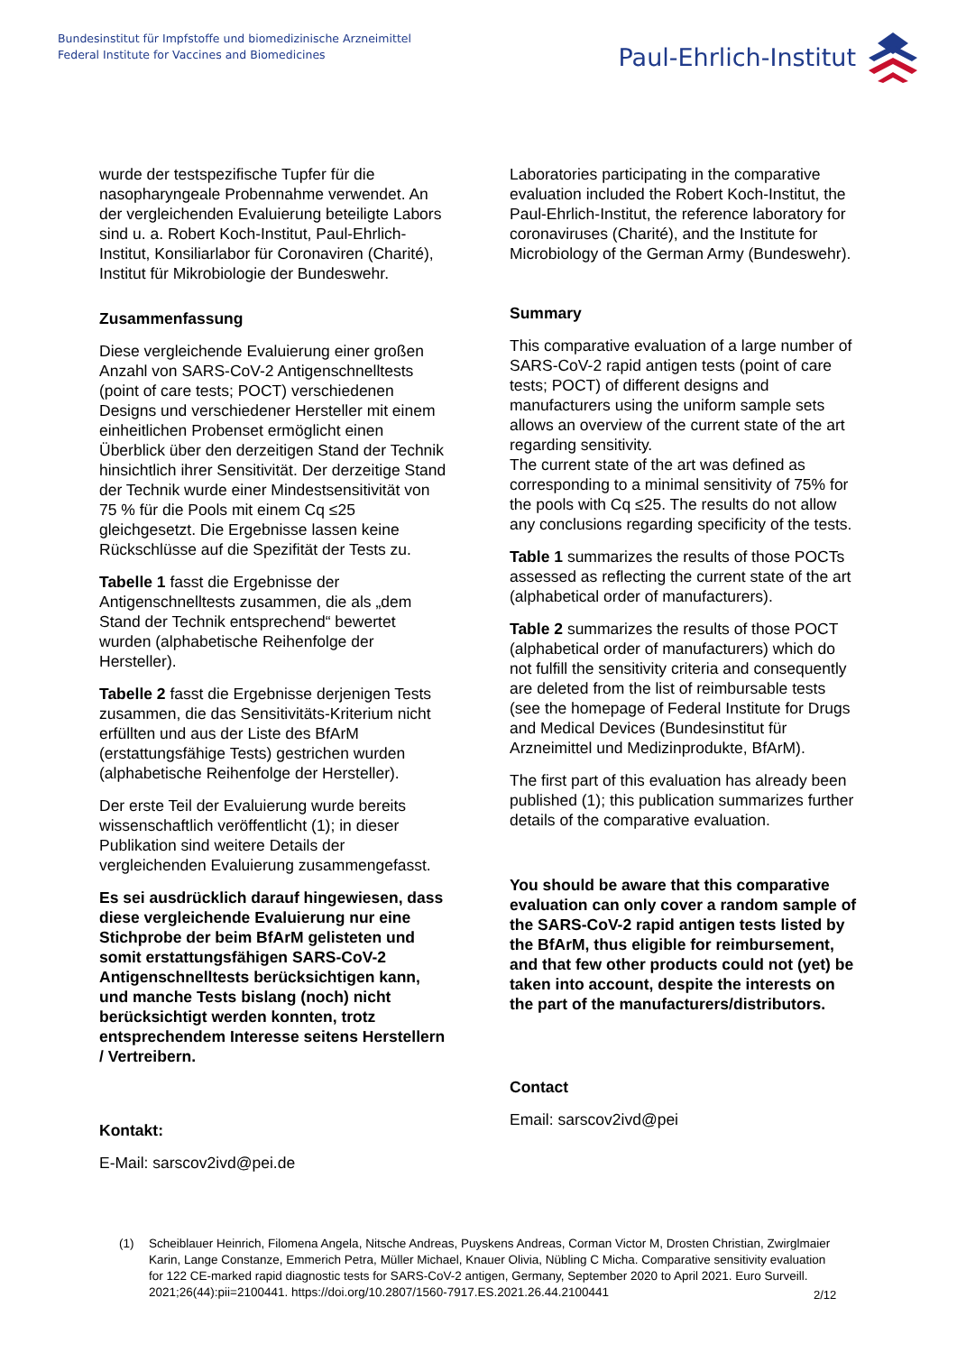Bundesinstitut für Impfstoffe und biomedizinische Arzneimittel
Federal Institute for Vaccines and Biomedicines
Paul-Ehrlich-Institut
wurde der testspezifische Tupfer für die nasopharyngeale Probennahme verwendet. An der vergleichenden Evaluierung beteiligte Labors sind u. a. Robert Koch-Institut, Paul-Ehrlich-Institut, Konsiliarlabor für Coronaviren (Charité), Institut für Mikrobiologie der Bundeswehr.
Zusammenfassung
Diese vergleichende Evaluierung einer großen Anzahl von SARS-CoV-2 Antigenschnelltests (point of care tests; POCT) verschiedenen Designs und verschiedener Hersteller mit einem einheitlichen Probenset ermöglicht einen Überblick über den derzeitigen Stand der Technik hinsichtlich ihrer Sensitivität. Der derzeitige Stand der Technik wurde einer Mindestsensitivität von 75 % für die Pools mit einem Cq ≤25 gleichgesetzt. Die Ergebnisse lassen keine Rückschlüsse auf die Spezifität der Tests zu.
Tabelle 1 fasst die Ergebnisse der Antigenschnelltests zusammen, die als „dem Stand der Technik entsprechend“ bewertet wurden (alphabetische Reihenfolge der Hersteller).
Tabelle 2 fasst die Ergebnisse derjenigen Tests zusammen, die das Sensitivitäts-Kriterium nicht erfüllten und aus der Liste des BfArM (erstattungsfähige Tests) gestrichen wurden (alphabetische Reihenfolge der Hersteller).
Der erste Teil der Evaluierung wurde bereits wissenschaftlich veröffentlicht (1); in dieser Publikation sind weitere Details der vergleichenden Evaluierung zusammengefasst.
Es sei ausdrücklich darauf hingewiesen, dass diese vergleichende Evaluierung nur eine Stichprobe der beim BfArM gelisteten und somit erstattungsfähigen SARS-CoV-2 Antigenschnelltests berücksichtigen kann, und manche Tests bislang (noch) nicht berücksichtigt werden konnten, trotz entsprechendem Interesse seitens Herstellern / Vertreibern.
Kontakt:
E-Mail: sarscov2ivd@pei.de
Laboratories participating in the comparative evaluation included the Robert Koch-Institut, the Paul-Ehrlich-Institut, the reference laboratory for coronaviruses (Charité), and the Institute for Microbiology of the German Army (Bundeswehr).
Summary
This comparative evaluation of a large number of SARS-CoV-2 rapid antigen tests (point of care tests; POCT) of different designs and manufacturers using the uniform sample sets allows an overview of the current state of the art regarding sensitivity.
The current state of the art was defined as corresponding to a minimal sensitivity of 75% for the pools with Cq ≤25. The results do not allow any conclusions regarding specificity of the tests.
Table 1 summarizes the results of those POCTs assessed as reflecting the current state of the art (alphabetical order of manufacturers).
Table 2 summarizes the results of those POCT (alphabetical order of manufacturers) which do not fulfill the sensitivity criteria and consequently are deleted from the list of reimbursable tests (see the homepage of Federal Institute for Drugs and Medical Devices (Bundesinstitut für Arzneimittel und Medizinprodukte, BfArM).
The first part of this evaluation has already been published (1); this publication summarizes further details of the comparative evaluation.
You should be aware that this comparative evaluation can only cover a random sample of the SARS-CoV-2 rapid antigen tests listed by the BfArM, thus eligible for reimbursement, and that few other products could not (yet) be taken into account, despite the interests on the part of the manufacturers/distributors.
Contact
Email: sarscov2ivd@pei
(1) Scheiblauer Heinrich, Filomena Angela, Nitsche Andreas, Puyskens Andreas, Corman Victor M, Drosten Christian, Zwirglmaier Karin, Lange Constanze, Emmerich Petra, Müller Michael, Knauer Olivia, Nübling C Micha. Comparative sensitivity evaluation for 122 CE-marked rapid diagnostic tests for SARS-CoV-2 antigen, Germany, September 2020 to April 2021. Euro Surveill. 2021;26(44):pii=2100441. https://doi.org/10.2807/1560-7917.ES.2021.26.44.2100441
2/12